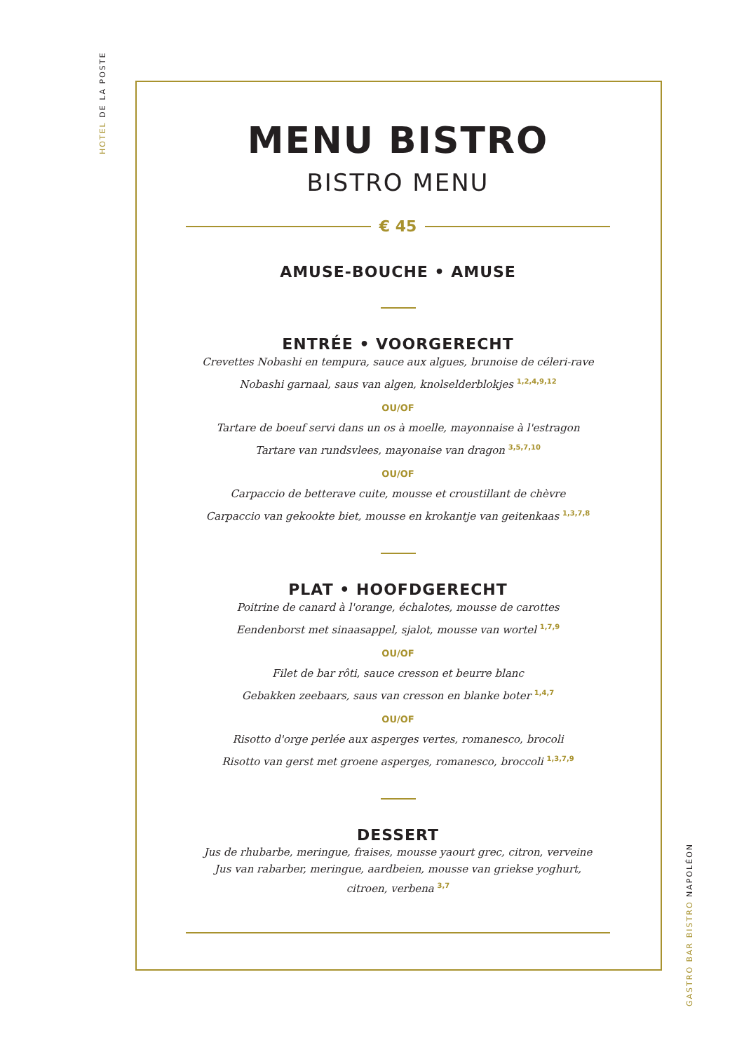HOTEL DE LA POSTE
MENU BISTRO
BISTRO MENU
€ 45
AMUSE-BOUCHE • AMUSE
ENTRÉE • VOORGERECHT
Crevettes Nobashi en tempura, sauce aux algues, brunoise de céleri-rave
Nobashi garnaal, saus van algen, knolselderblokjes <sup>1,2,4,9,12</sup>
OU/OF
Tartare de boeuf servi dans un os à moelle, mayonnaise à l'estragon
Tartare van rundsvlees, mayonaise van dragon <sup>3,5,7,10</sup>
OU/OF
Carpaccio de betterave cuite, mousse et croustillant de chèvre
Carpaccio van gekookte biet, mousse en krokantje van geitenkaas <sup>1,3,7,8</sup>
PLAT • HOOFDGERECHT
Poitrine de canard à l'orange, échalotes, mousse de carottes
Eendenborst met sinaasappel, sjalot, mousse van wortel <sup>1,7,9</sup>
OU/OF
Filet de bar rôti, sauce cresson et beurre blanc
Gebakken zeebaars, saus van cresson en blanke boter <sup>1,4,7</sup>
OU/OF
Risotto d'orge perlée aux asperges vertes, romanesco, brocoli
Risotto van gerst met groene asperges, romanesco, broccoli <sup>1,3,7,9</sup>
DESSERT
Jus de rhubarbe, meringue, fraises, mousse yaourt grec, citron, verveine
Jus van rabarber, meringue, aardbeien, mousse van griekse yoghurt,
citroen, verbena <sup>3,7</sup>
GASTRO BAR BISTRO NAPOLÉON